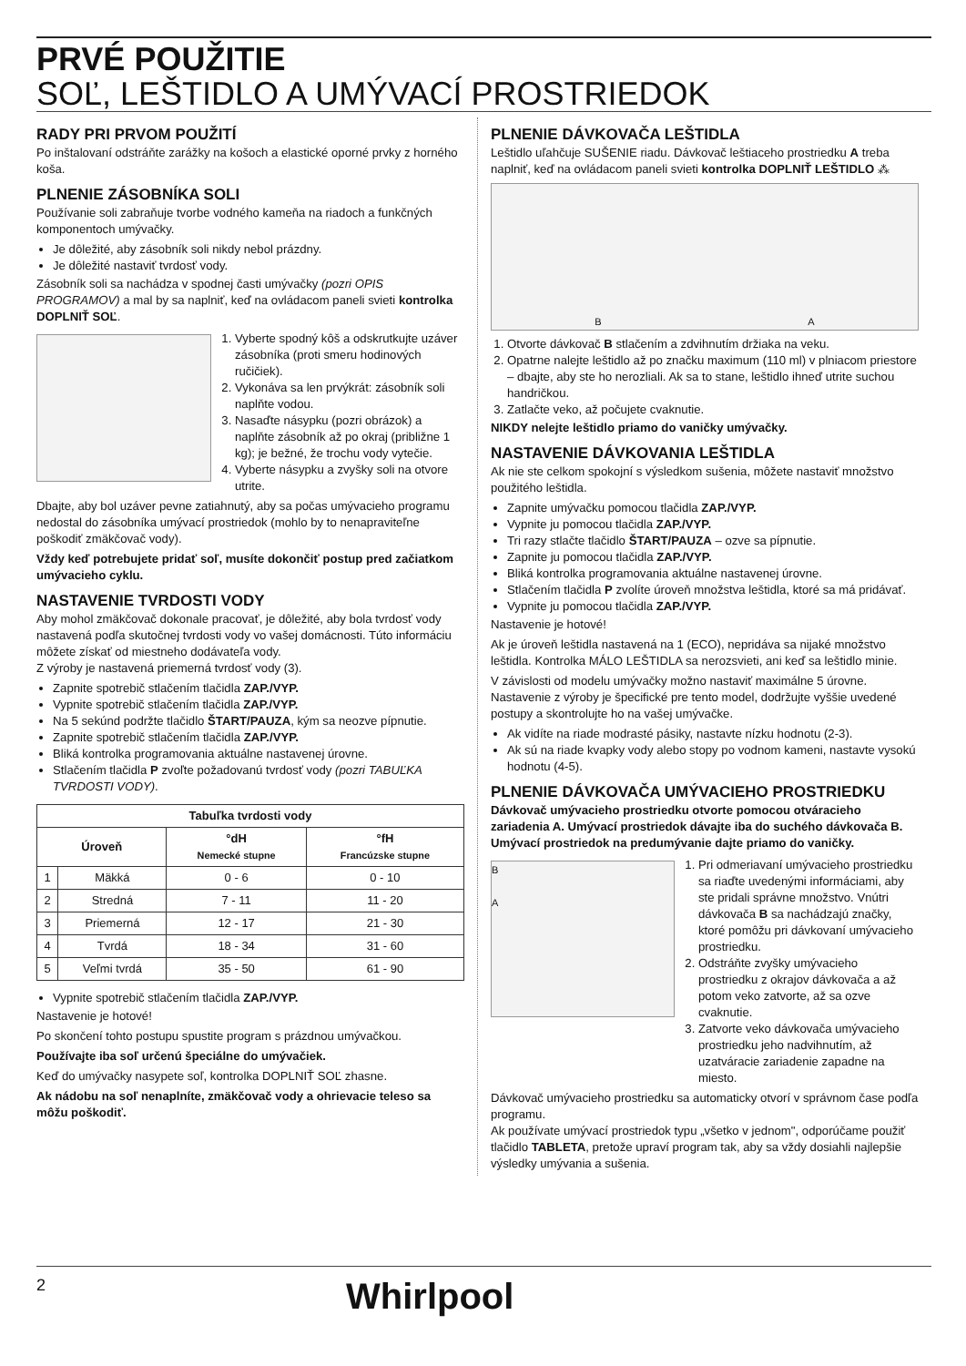PRVÉ POUŽITIE
SOĽ, LEŠTIDLO A UMÝVACÍ PROSTRIEDOK
RADY PRI PRVOM POUŽITÍ
Po inštalovaní odstráňte zarážky na košoch a elastické oporné prvky z horného koša.
PLNENIE ZÁSOBNÍKA SOLI
Používanie soli zabraňuje tvorbe vodného kameňa na riadoch a funkčných komponentoch umývačky.
Je dôležité, aby zásobník soli nikdy nebol prázdny.
Je dôležité nastaviť tvrdosť vody.
Zásobník soli sa nachádza v spodnej časti umývačky (pozri OPIS PROGRAMOV) a mal by sa naplniť, keď na ovládacom paneli svieti kontrolka DOPLNIŤ SOĽ.
1. Vyberte spodný kôš a odskrutkujte uzáver zásobníka (proti smeru hodinových ručičiek).
2. Vykonáva sa len prvýkrát: zásobník soli naplňte vodou.
3. Nasaďte násypku (pozri obrázok) a naplňte zásobník až po okraj (približne 1 kg); je bežné, že trochu vody vytečie.
4. Vyberte násypku a zvyšky soli na otvore utrite.
Dbajte, aby bol uzáver pevne zatiahnutý, aby sa počas umývacieho programu nedostal do zásobníka umývací prostriedok (mohlo by to nenapraviteľne poškodiť zmäkčovač vody).
Vždy keď potrebujete pridať soľ, musíte dokončiť postup pred začiatkom umývacieho cyklu.
NASTAVENIE TVRDOSTI VODY
Aby mohol zmäkčovač dokonale pracovať, je dôležité, aby bola tvrdosť vody nastavená podľa skutočnej tvrdosti vody vo vašej domácnosti. Túto informáciu môžete získať od miestneho dodávateľa vody.
Z výroby je nastavená priemerná tvrdosť vody (3).
Zapnite spotrebič stlačením tlačidla ZAP./VYP.
Vypnite spotrebič stlačením tlačidla ZAP./VYP.
Na 5 sekúnd podržte tlačidlo ŠTART/PAUZA, kým sa neozve pípnutie.
Zapnite spotrebič stlačením tlačidla ZAP./VYP.
Bliká kontrolka programovania aktuálne nastavenej úrovne.
Stlačením tlačidla P zvoľte požadovanú tvrdosť vody (pozri TABUĽKA TVRDOSTI VODY).
| Tabuľka tvrdosti vody | | | |
| --- | --- | --- | --- |
| Úroveň | | °dH Nemecké stupne | °fH Francúzske stupne |
| 1 | Mäkká | 0 - 6 | 0 - 10 |
| 2 | Stredná | 7 - 11 | 11 - 20 |
| 3 | Priemerná | 12 - 17 | 21 - 30 |
| 4 | Tvrdá | 18 - 34 | 31 - 60 |
| 5 | Veľmi tvrdá | 35 - 50 | 61 - 90 |
Vypnite spotrebič stlačením tlačidla ZAP./VYP.
Nastavenie je hotové!
Po skončení tohto postupu spustite program s prázdnou umývačkou.
Používajte iba soľ určenú špeciálne do umývačiek.
Keď do umývačky nasypete soľ, kontrolka DOPLNIŤ SOĽ zhasne.
Ak nádobu na soľ nenaplníte, zmäkčovač vody a ohrievacie teleso sa môžu poškodiť.
PLNENIE DÁVKOVAČA LEŠTIDLA
Leštidlo uľahčuje SUŠENIE riadu. Dávkovač leštiaceho prostriedku A treba naplniť, keď na ovládacom paneli svieti kontrolka DOPLNIŤ LEŠTIDLO ⁂
B A
1. Otvorte dávkovač B stlačením a zdvihnutím držiaka na veku.
2. Opatrne nalejte leštidlo až po značku maximum (110 ml) v plniacom priestore – dbajte, aby ste ho nerozliali. Ak sa to stane, leštidlo ihneď utrite suchou handričkou.
3. Zatlačte veko, až počujete cvaknutie.
NIKDY nelejte leštidlo priamo do vaničky umývačky.
NASTAVENIE DÁVKOVANIA LEŠTIDLA
Ak nie ste celkom spokojní s výsledkom sušenia, môžete nastaviť množstvo použitého leštidla.
Zapnite umývačku pomocou tlačidla ZAP./VYP.
Vypnite ju pomocou tlačidla ZAP./VYP.
Tri razy stlačte tlačidlo ŠTART/PAUZA – ozve sa pípnutie.
Zapnite ju pomocou tlačidla ZAP./VYP.
Bliká kontrolka programovania aktuálne nastavenej úrovne.
Stlačením tlačidla P zvolíte úroveň množstva leštidla, ktoré sa má pridávať.
Vypnite ju pomocou tlačidla ZAP./VYP.
Nastavenie je hotové!
Ak je úroveň leštidla nastavená na 1 (ECO), nepridáva sa nijaké množstvo leštidla. Kontrolka MÁLO LEŠTIDLA sa nerozsvieti, ani keď sa leštidlo minie.
V závislosti od modelu umývačky možno nastaviť maximálne 5 úrovne. Nastavenie z výroby je špecifické pre tento model, dodržujte vyššie uvedené postupy a skontrolujte ho na vašej umývačke.
Ak vidíte na riade modrasté pásiky, nastavte nízku hodnotu (2-3).
Ak sú na riade kvapky vody alebo stopy po vodnom kameni, nastavte vysokú hodnotu (4-5).
PLNENIE DÁVKOVAČA UMÝVACIEHO PROSTRIEDKU
Dávkovač umývacieho prostriedku otvorte pomocou otváracieho zariadenia A. Umývací prostriedok dávajte iba do suchého dávkovača B. Umývací prostriedok na predumývanie dajte priamo do vaničky.
B
A
1. Pri odmeriavaní umývacieho prostriedku sa riaďte uvedenými informáciami, aby ste pridali správne množstvo. Vnútri dávkovača B sa nachádzajú značky, ktoré pomôžu pri dávkovaní umývacieho prostriedku.
2. Odstráňte zvyšky umývacieho prostriedku z okrajov dávkovača a až potom veko zatvorte, až sa ozve cvaknutie.
3. Zatvorte veko dávkovača umývacieho prostriedku jeho nadvihnutím, až uzatváracie zariadenie zapadne na miesto.
Dávkovač umývacieho prostriedku sa automaticky otvorí v správnom čase podľa programu.
Ak používate umývací prostriedok typu „všetko v jednom", odporúčame použiť tlačidlo TABLETA, pretože upraví program tak, aby sa vždy dosiahli najlepšie výsledky umývania a sušenia.
2 Whirlpool